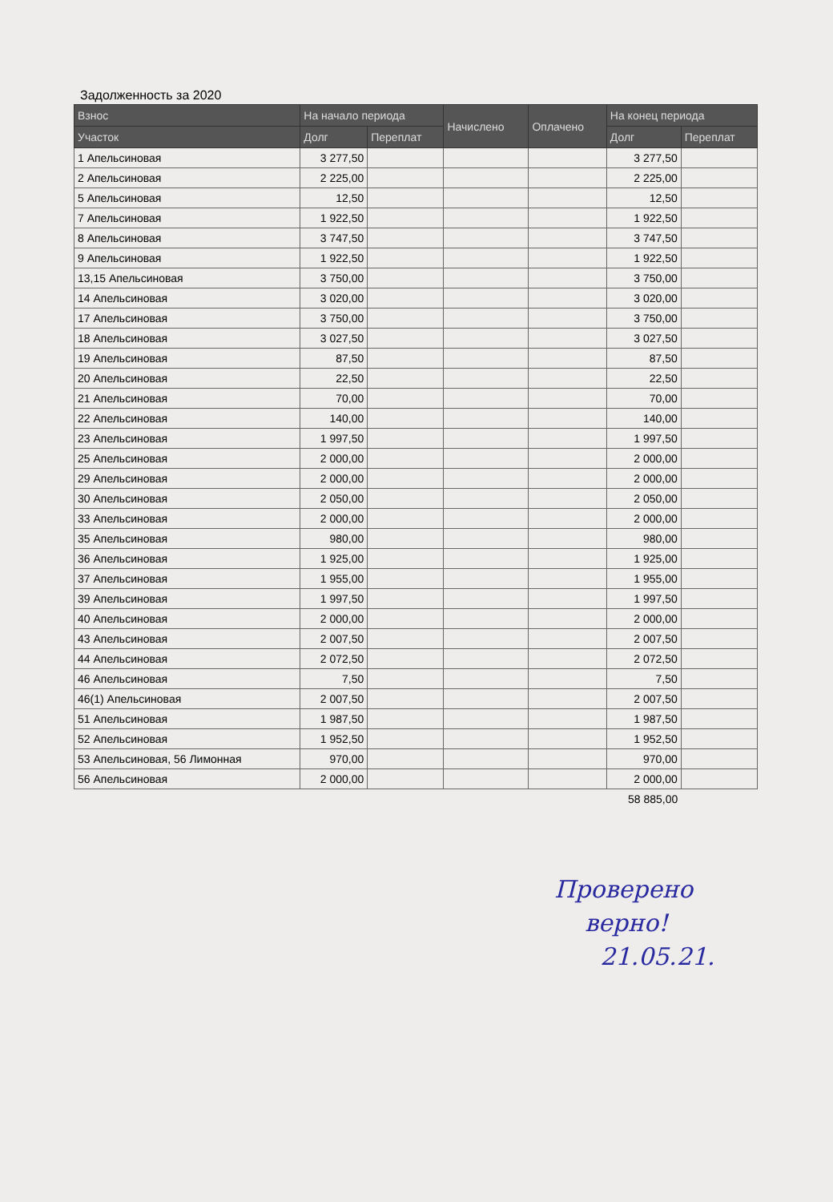Задолженность за 2020
| Взнос | На начало периода | | Начислено | Оплачено | На конец периода | |
| --- | --- | --- | --- | --- | --- | --- |
| Участок | Долг | Переплат | | | Долг | Переплат |
| 1 Апельсиновая | 3 277,50 | | | | 3 277,50 | |
| 2 Апельсиновая | 2 225,00 | | | | 2 225,00 | |
| 5 Апельсиновая | 12,50 | | | | 12,50 | |
| 7 Апельсиновая | 1 922,50 | | | | 1 922,50 | |
| 8 Апельсиновая | 3 747,50 | | | | 3 747,50 | |
| 9 Апельсиновая | 1 922,50 | | | | 1 922,50 | |
| 13,15 Апельсиновая | 3 750,00 | | | | 3 750,00 | |
| 14 Апельсиновая | 3 020,00 | | | | 3 020,00 | |
| 17 Апельсиновая | 3 750,00 | | | | 3 750,00 | |
| 18 Апельсиновая | 3 027,50 | | | | 3 027,50 | |
| 19 Апельсиновая | 87,50 | | | | 87,50 | |
| 20 Апельсиновая | 22,50 | | | | 22,50 | |
| 21 Апельсиновая | 70,00 | | | | 70,00 | |
| 22 Апельсиновая | 140,00 | | | | 140,00 | |
| 23 Апельсиновая | 1 997,50 | | | | 1 997,50 | |
| 25 Апельсиновая | 2 000,00 | | | | 2 000,00 | |
| 29 Апельсиновая | 2 000,00 | | | | 2 000,00 | |
| 30 Апельсиновая | 2 050,00 | | | | 2 050,00 | |
| 33 Апельсиновая | 2 000,00 | | | | 2 000,00 | |
| 35 Апельсиновая | 980,00 | | | | 980,00 | |
| 36 Апельсиновая | 1 925,00 | | | | 1 925,00 | |
| 37 Апельсиновая | 1 955,00 | | | | 1 955,00 | |
| 39 Апельсиновая | 1 997,50 | | | | 1 997,50 | |
| 40 Апельсиновая | 2 000,00 | | | | 2 000,00 | |
| 43 Апельсиновая | 2 007,50 | | | | 2 007,50 | |
| 44 Апельсиновая | 2 072,50 | | | | 2 072,50 | |
| 46 Апельсиновая | 7,50 | | | | 7,50 | |
| 46(1) Апельсиновая | 2 007,50 | | | | 2 007,50 | |
| 51 Апельсиновая | 1 987,50 | | | | 1 987,50 | |
| 52 Апельсиновая | 1 952,50 | | | | 1 952,50 | |
| 53 Апельсиновая, 56 Лимонная | 970,00 | | | | 970,00 | |
| 56 Апельсиновая | 2 000,00 | | | | 2 000,00 | |
| | | | | | 58 885,00 | |
Проверено
верно!
21.05.21.